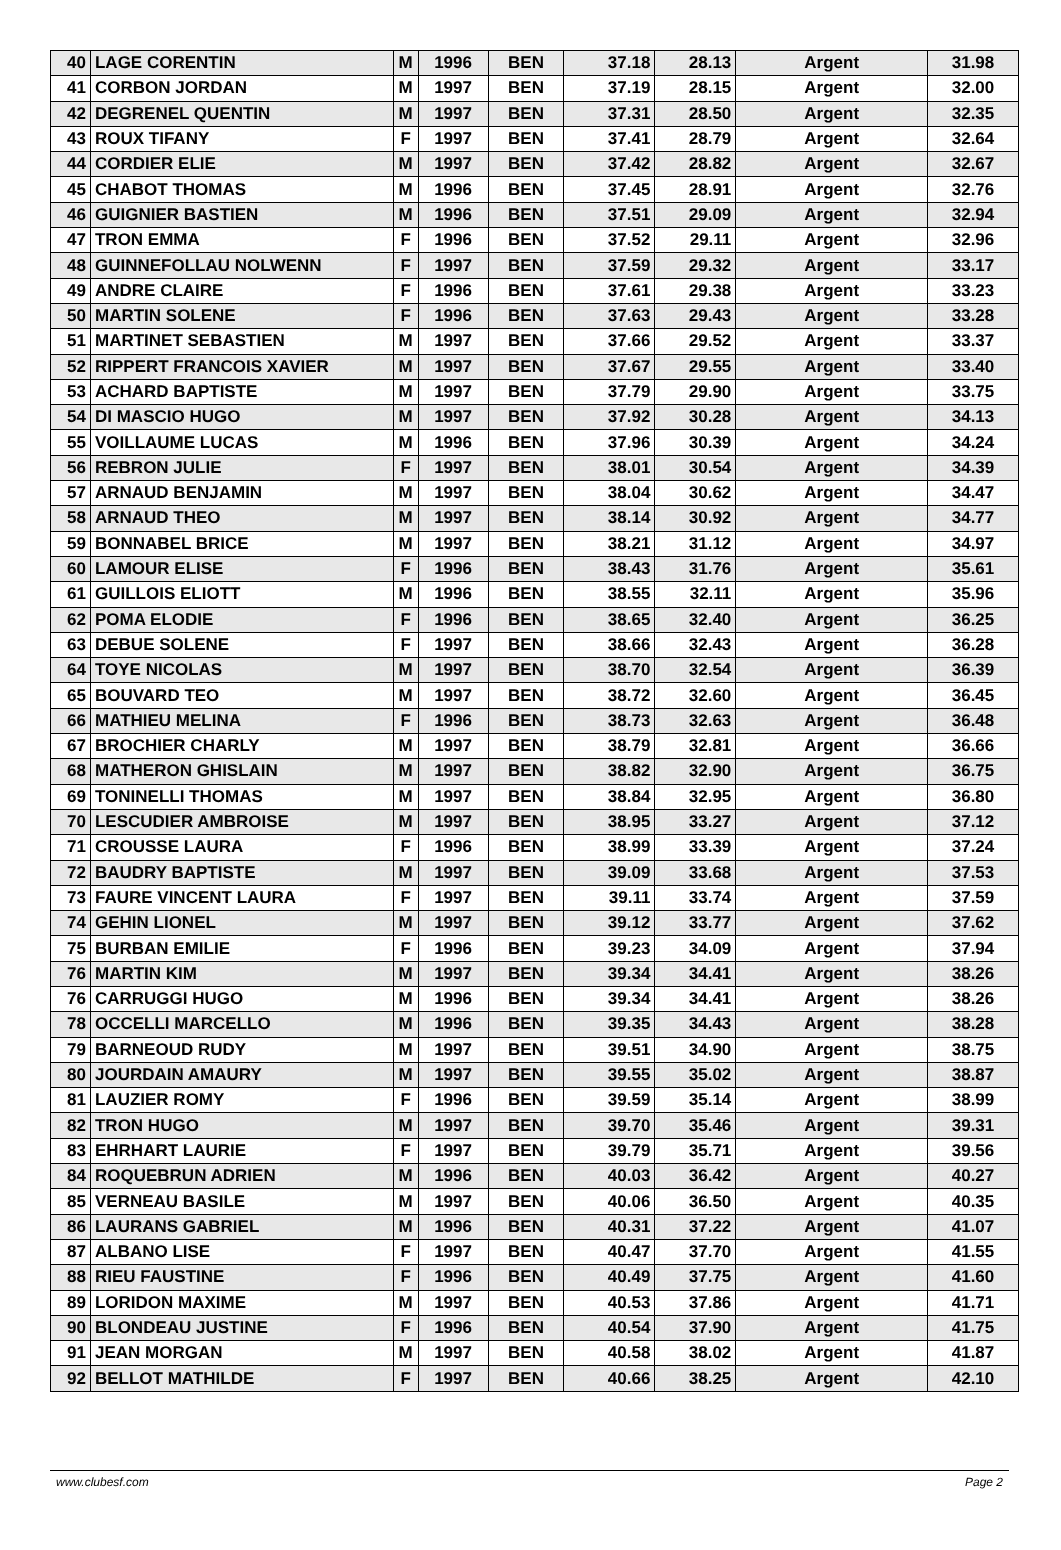| 40 | LAGE CORENTIN | M | 1996 | BEN | 37.18 | 28.13 | Argent | 31.98 |
| 41 | CORBON JORDAN | M | 1997 | BEN | 37.19 | 28.15 | Argent | 32.00 |
| 42 | DEGRENEL QUENTIN | M | 1997 | BEN | 37.31 | 28.50 | Argent | 32.35 |
| 43 | ROUX TIFANY | F | 1997 | BEN | 37.41 | 28.79 | Argent | 32.64 |
| 44 | CORDIER ELIE | M | 1997 | BEN | 37.42 | 28.82 | Argent | 32.67 |
| 45 | CHABOT THOMAS | M | 1996 | BEN | 37.45 | 28.91 | Argent | 32.76 |
| 46 | GUIGNIER BASTIEN | M | 1996 | BEN | 37.51 | 29.09 | Argent | 32.94 |
| 47 | TRON EMMA | F | 1996 | BEN | 37.52 | 29.11 | Argent | 32.96 |
| 48 | GUINNEFOLLAU NOLWENN | F | 1997 | BEN | 37.59 | 29.32 | Argent | 33.17 |
| 49 | ANDRE CLAIRE | F | 1996 | BEN | 37.61 | 29.38 | Argent | 33.23 |
| 50 | MARTIN SOLENE | F | 1996 | BEN | 37.63 | 29.43 | Argent | 33.28 |
| 51 | MARTINET SEBASTIEN | M | 1997 | BEN | 37.66 | 29.52 | Argent | 33.37 |
| 52 | RIPPERT FRANCOIS XAVIER | M | 1997 | BEN | 37.67 | 29.55 | Argent | 33.40 |
| 53 | ACHARD BAPTISTE | M | 1997 | BEN | 37.79 | 29.90 | Argent | 33.75 |
| 54 | DI MASCIO HUGO | M | 1997 | BEN | 37.92 | 30.28 | Argent | 34.13 |
| 55 | VOILLAUME LUCAS | M | 1996 | BEN | 37.96 | 30.39 | Argent | 34.24 |
| 56 | REBRON JULIE | F | 1997 | BEN | 38.01 | 30.54 | Argent | 34.39 |
| 57 | ARNAUD BENJAMIN | M | 1997 | BEN | 38.04 | 30.62 | Argent | 34.47 |
| 58 | ARNAUD THEO | M | 1997 | BEN | 38.14 | 30.92 | Argent | 34.77 |
| 59 | BONNABEL BRICE | M | 1997 | BEN | 38.21 | 31.12 | Argent | 34.97 |
| 60 | LAMOUR ELISE | F | 1996 | BEN | 38.43 | 31.76 | Argent | 35.61 |
| 61 | GUILLOIS ELIOTT | M | 1996 | BEN | 38.55 | 32.11 | Argent | 35.96 |
| 62 | POMA ELODIE | F | 1996 | BEN | 38.65 | 32.40 | Argent | 36.25 |
| 63 | DEBUE SOLENE | F | 1997 | BEN | 38.66 | 32.43 | Argent | 36.28 |
| 64 | TOYE NICOLAS | M | 1997 | BEN | 38.70 | 32.54 | Argent | 36.39 |
| 65 | BOUVARD TEO | M | 1997 | BEN | 38.72 | 32.60 | Argent | 36.45 |
| 66 | MATHIEU MELINA | F | 1996 | BEN | 38.73 | 32.63 | Argent | 36.48 |
| 67 | BROCHIER CHARLY | M | 1997 | BEN | 38.79 | 32.81 | Argent | 36.66 |
| 68 | MATHERON GHISLAIN | M | 1997 | BEN | 38.82 | 32.90 | Argent | 36.75 |
| 69 | TONINELLI THOMAS | M | 1997 | BEN | 38.84 | 32.95 | Argent | 36.80 |
| 70 | LESCUDIER AMBROISE | M | 1997 | BEN | 38.95 | 33.27 | Argent | 37.12 |
| 71 | CROUSSE LAURA | F | 1996 | BEN | 38.99 | 33.39 | Argent | 37.24 |
| 72 | BAUDRY BAPTISTE | M | 1997 | BEN | 39.09 | 33.68 | Argent | 37.53 |
| 73 | FAURE VINCENT LAURA | F | 1997 | BEN | 39.11 | 33.74 | Argent | 37.59 |
| 74 | GEHIN LIONEL | M | 1997 | BEN | 39.12 | 33.77 | Argent | 37.62 |
| 75 | BURBAN EMILIE | F | 1996 | BEN | 39.23 | 34.09 | Argent | 37.94 |
| 76 | MARTIN KIM | M | 1997 | BEN | 39.34 | 34.41 | Argent | 38.26 |
| 76 | CARRUGGI HUGO | M | 1996 | BEN | 39.34 | 34.41 | Argent | 38.26 |
| 78 | OCCELLI MARCELLO | M | 1996 | BEN | 39.35 | 34.43 | Argent | 38.28 |
| 79 | BARNEOUD RUDY | M | 1997 | BEN | 39.51 | 34.90 | Argent | 38.75 |
| 80 | JOURDAIN AMAURY | M | 1997 | BEN | 39.55 | 35.02 | Argent | 38.87 |
| 81 | LAUZIER ROMY | F | 1996 | BEN | 39.59 | 35.14 | Argent | 38.99 |
| 82 | TRON HUGO | M | 1997 | BEN | 39.70 | 35.46 | Argent | 39.31 |
| 83 | EHRHART LAURIE | F | 1997 | BEN | 39.79 | 35.71 | Argent | 39.56 |
| 84 | ROQUEBRUN ADRIEN | M | 1996 | BEN | 40.03 | 36.42 | Argent | 40.27 |
| 85 | VERNEAU BASILE | M | 1997 | BEN | 40.06 | 36.50 | Argent | 40.35 |
| 86 | LAURANS GABRIEL | M | 1996 | BEN | 40.31 | 37.22 | Argent | 41.07 |
| 87 | ALBANO LISE | F | 1997 | BEN | 40.47 | 37.70 | Argent | 41.55 |
| 88 | RIEU FAUSTINE | F | 1996 | BEN | 40.49 | 37.75 | Argent | 41.60 |
| 89 | LORIDON MAXIME | M | 1997 | BEN | 40.53 | 37.86 | Argent | 41.71 |
| 90 | BLONDEAU JUSTINE | F | 1996 | BEN | 40.54 | 37.90 | Argent | 41.75 |
| 91 | JEAN MORGAN | M | 1997 | BEN | 40.58 | 38.02 | Argent | 41.87 |
| 92 | BELLOT MATHILDE | F | 1997 | BEN | 40.66 | 38.25 | Argent | 42.10 |
www.clubesf.com Page 2